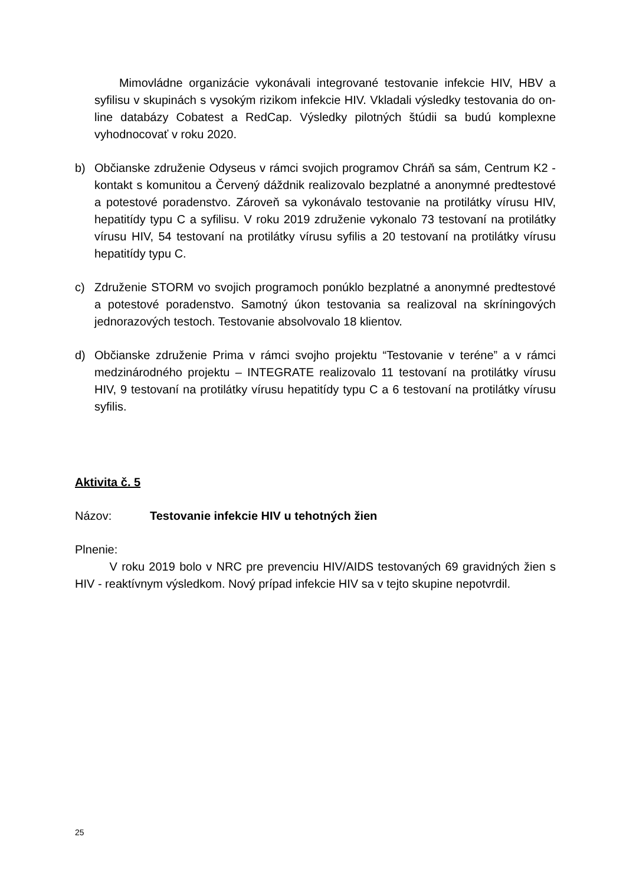Mimovládne organizácie vykonávali integrované testovanie infekcie HIV, HBV a syfilisu v skupinách s vysokým rizikom infekcie HIV. Vkladali výsledky testovania do on-line databázy Cobatest a RedCap. Výsledky pilotných štúdii sa budú komplexne vyhodnocovať v roku 2020.
b) Občianske združenie Odyseus v rámci svojich programov Chráň sa sám, Centrum K2 - kontakt s komunitou a Červený dáždnik realizovalo bezplatné a anonymné predtestové a potestové poradenstvo. Zároveň sa vykonávalo testovanie na protilátky vírusu HIV, hepatitídy typu C a syfilisu. V roku 2019 združenie vykonalo 73 testovaní na protilátky vírusu HIV, 54 testovaní na protilátky vírusu syfilis a 20 testovaní na protilátky vírusu hepatitídy typu C.
c) Združenie STORM vo svojich programoch ponúklo bezplatné a anonymné predtestové a potestové poradenstvo. Samotný úkon testovania sa realizoval na skríningových jednorazových testoch. Testovanie absolvovalo 18 klientov.
d) Občianske združenie Prima v rámci svojho projektu “Testovanie v teréne” a v rámci medzinárodného projektu – INTEGRATE realizovalo 11 testovaní na protilátky vírusu HIV, 9 testovaní na protilátky vírusu hepatitídy typu C a 6 testovaní na protilátky vírusu syfilis.
Aktivita č. 5
Názov: Testovanie infekcie HIV u tehotných žien
Plnenie:
V roku 2019 bolo v NRC pre prevenciu HIV/AIDS testovaných 69 gravidných žien s HIV - reaktívnym výsledkom. Nový prípad infekcie HIV sa v tejto skupine nepotvrdil.
25